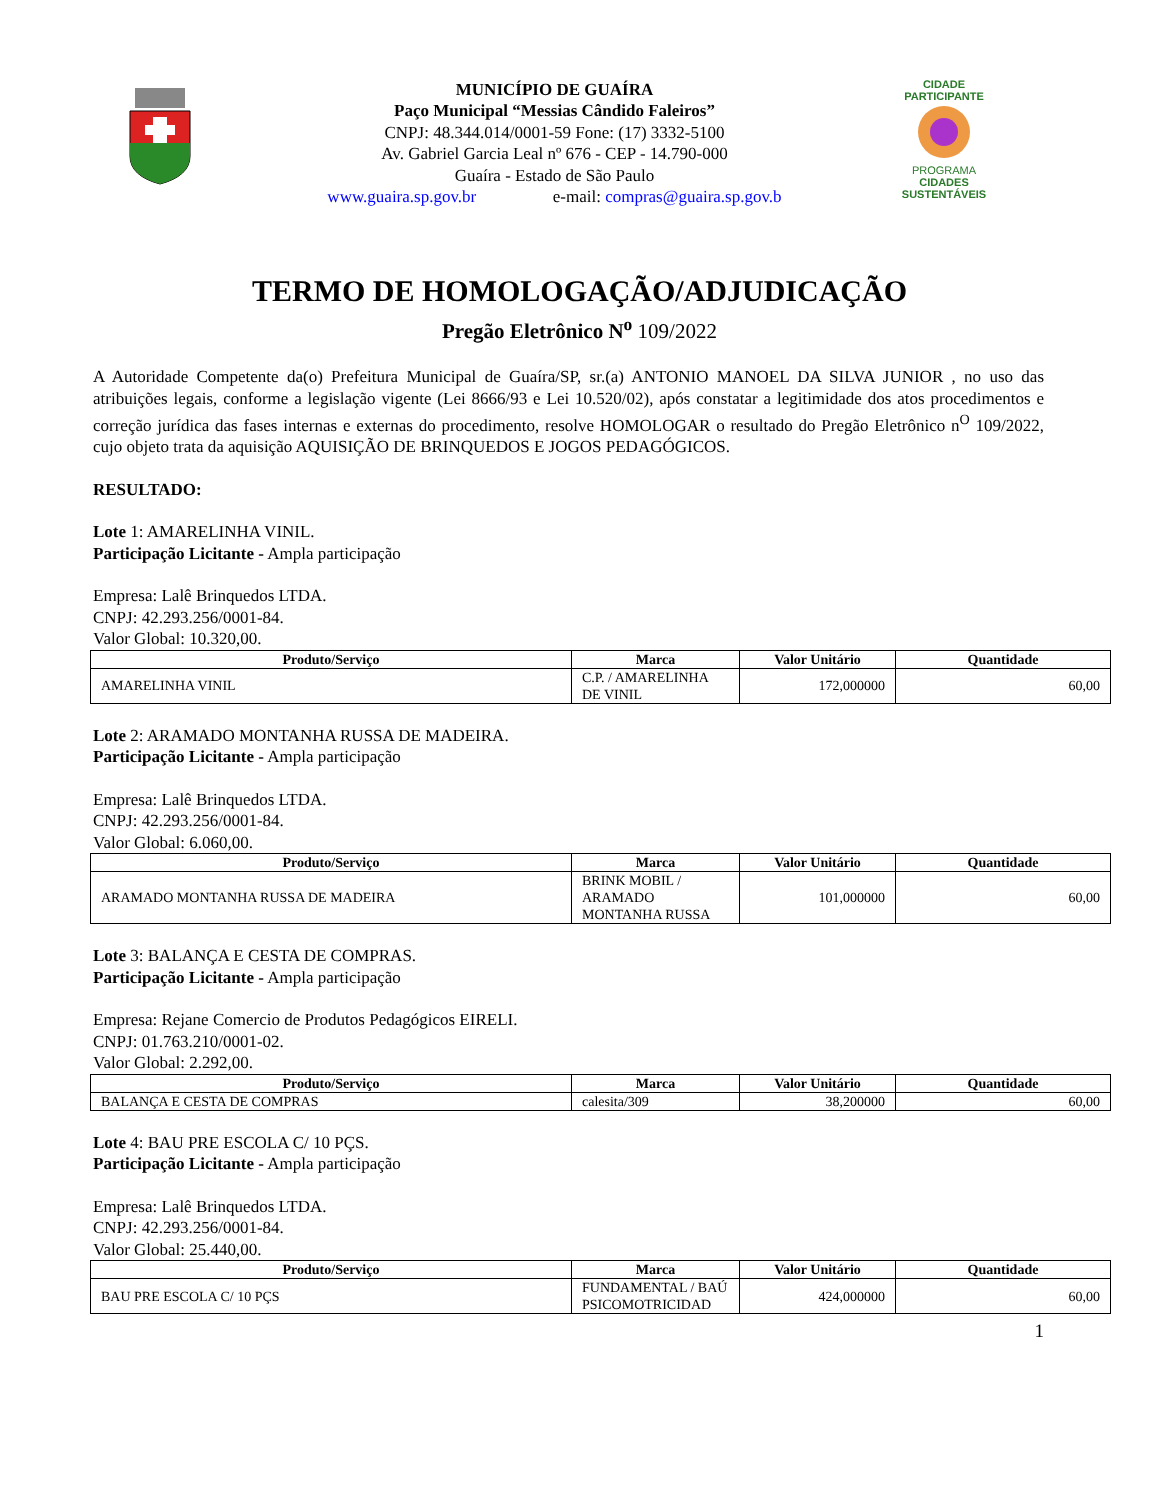MUNICÍPIO DE GUAÍRA
Paço Municipal “Messias Cândido Faleiros”
CNPJ: 48.344.014/0001-59 Fone: (17) 3332-5100
Av. Gabriel Garcia Leal nº 676 - CEP - 14.790-000
Guaíra - Estado de São Paulo
www.guaira.sp.gov.br e-mail: compras@guaira.sp.gov.b
CIDADE PARTICIPANTE
PROGRAMA
CIDADES
SUSTENTÁVEIS
TERMO DE HOMOLOGAÇÃO/ADJUDICAÇÃO
Pregão Eletrônico N<sup>o</sup> 109/2022
A Autoridade Competente da(o) Prefeitura Municipal de Guaíra/SP, sr.(a) ANTONIO MANOEL DA SILVA JUNIOR , no uso das atribuições legais, conforme a legislação vigente (Lei 8666/93 e Lei 10.520/02), após constatar a legitimidade dos atos procedimentos e correção jurídica das fases internas e externas do procedimento, resolve HOMOLOGAR o resultado do Pregão Eletrônico n<sup>O</sup> 109/2022, cujo objeto trata da aquisição AQUISIÇÃO DE BRINQUEDOS E JOGOS PEDAGÓGICOS.
RESULTADO:
Lote 1: AMARELINHA VINIL.
Participação Licitante - Ampla participação
Empresa: Lalê Brinquedos LTDA.
CNPJ: 42.293.256/0001-84.
Valor Global: 10.320,00.
| Produto/Serviço | Marca | Valor Unitário | Quantidade |
| --- | --- | --- | --- |
| AMARELINHA VINIL | C.P. / AMARELINHA DE VINIL | 172,000000 | 60,00 |
Lote 2: ARAMADO MONTANHA RUSSA DE MADEIRA.
Participação Licitante - Ampla participação
Empresa: Lalê Brinquedos LTDA.
CNPJ: 42.293.256/0001-84.
Valor Global: 6.060,00.
| Produto/Serviço | Marca | Valor Unitário | Quantidade |
| --- | --- | --- | --- |
| ARAMADO MONTANHA RUSSA DE MADEIRA | BRINK MOBIL / ARAMADO MONTANHA RUSSA | 101,000000 | 60,00 |
Lote 3: BALANÇA E CESTA DE COMPRAS.
Participação Licitante - Ampla participação
Empresa: Rejane Comercio de Produtos Pedagógicos EIRELI.
CNPJ: 01.763.210/0001-02.
Valor Global: 2.292,00.
| Produto/Serviço | Marca | Valor Unitário | Quantidade |
| --- | --- | --- | --- |
| BALANÇA E CESTA DE COMPRAS | calesita/309 | 38,200000 | 60,00 |
Lote 4: BAU PRE ESCOLA C/ 10 PÇS.
Participação Licitante - Ampla participação
Empresa: Lalê Brinquedos LTDA.
CNPJ: 42.293.256/0001-84.
Valor Global: 25.440,00.
| Produto/Serviço | Marca | Valor Unitário | Quantidade |
| --- | --- | --- | --- |
| BAU PRE ESCOLA C/ 10 PÇS | FUNDAMENTAL / BAÚ PSICOMOTRICIDAD | 424,000000 | 60,00 |
1